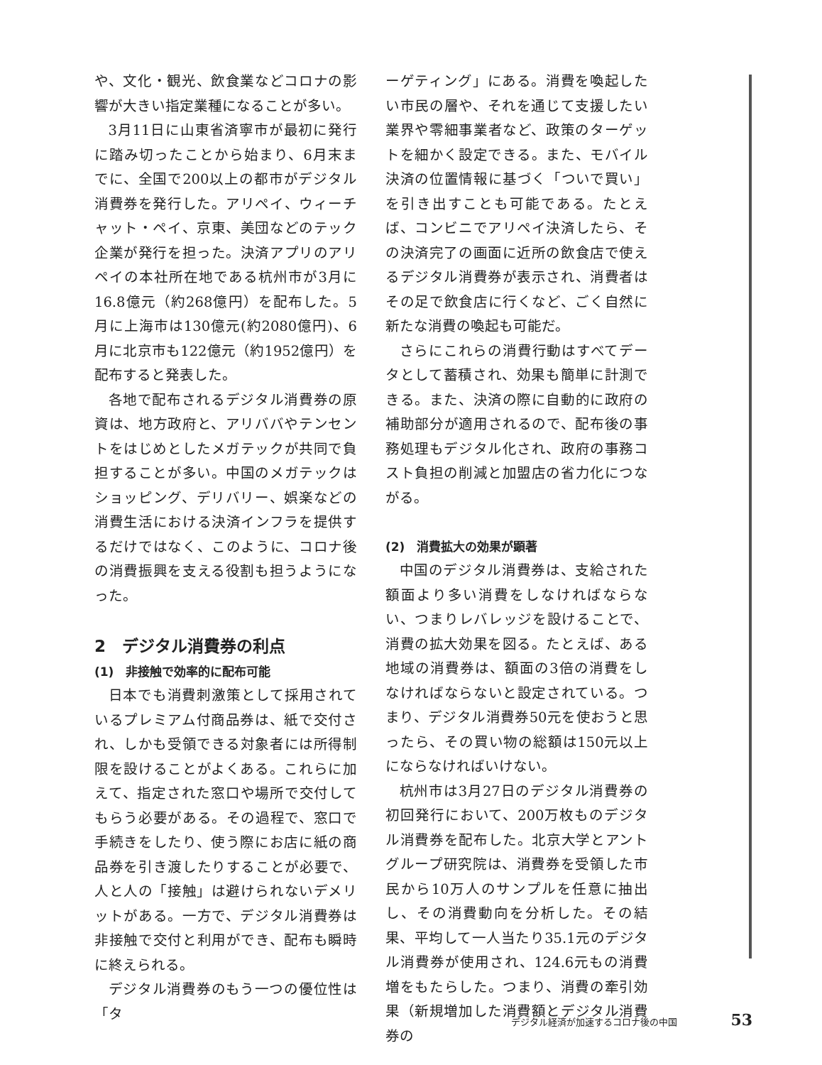や、文化・観光、飲食業などコロナの影響が大きい指定業種になることが多い。
3月11日に山東省済寧市が最初に発行に踏み切ったことから始まり、6月末までに、全国で200以上の都市がデジタル消費券を発行した。アリペイ、ウィーチャット・ペイ、京東、美団などのテック企業が発行を担った。決済アプリのアリペイの本社所在地である杭州市が3月に16.8億元（約268億円）を配布した。5月に上海市は130億元(約2080億円)、6月に北京市も122億元（約1952億円）を配布すると発表した。
各地で配布されるデジタル消費券の原資は、地方政府と、アリババやテンセントをはじめとしたメガテックが共同で負担することが多い。中国のメガテックはショッピング、デリバリー、娯楽などの消費生活における決済インフラを提供するだけではなく、このように、コロナ後の消費振興を支える役割も担うようになった。
2　デジタル消費券の利点
(1)　非接触で効率的に配布可能
日本でも消費刺激策として採用されているプレミアム付商品券は、紙で交付され、しかも受領できる対象者には所得制限を設けることがよくある。これらに加えて、指定された窓口や場所で交付してもらう必要がある。その過程で、窓口で手続きをしたり、使う際にお店に紙の商品券を引き渡したりすることが必要で、人と人の「接触」は避けられないデメリットがある。一方で、デジタル消費券は非接触で交付と利用ができ、配布も瞬時に終えられる。
デジタル消費券のもう一つの優位性は「タ
ーゲティング」にある。消費を喚起したい市民の層や、それを通じて支援したい業界や零細事業者など、政策のターゲットを細かく設定できる。また、モバイル決済の位置情報に基づく「ついで買い」を引き出すことも可能である。たとえば、コンビニでアリペイ決済したら、その決済完了の画面に近所の飲食店で使えるデジタル消費券が表示され、消費者はその足で飲食店に行くなど、ごく自然に新たな消費の喚起も可能だ。
さらにこれらの消費行動はすべてデータとして蓄積され、効果も簡単に計測できる。また、決済の際に自動的に政府の補助部分が適用されるので、配布後の事務処理もデジタル化され、政府の事務コスト負担の削減と加盟店の省力化につながる。
(2)　消費拡大の効果が顕著
中国のデジタル消費券は、支給された額面より多い消費をしなければならない、つまりレバレッジを設けることで、消費の拡大効果を図る。たとえば、ある地域の消費券は、額面の3倍の消費をしなければならないと設定されている。つまり、デジタル消費券50元を使おうと思ったら、その買い物の総額は150元以上にならなければいけない。
杭州市は3月27日のデジタル消費券の初回発行において、200万枚ものデジタル消費券を配布した。北京大学とアントグループ研究院は、消費券を受領した市民から10万人のサンプルを任意に抽出し、その消費動向を分析した。その結果、平均して一人当たり35.1元のデジタル消費券が使用され、124.6元もの消費増をもたらした。つまり、消費の牽引効果（新規増加した消費額とデジタル消費券の
デジタル経済が加速するコロナ後の中国 53